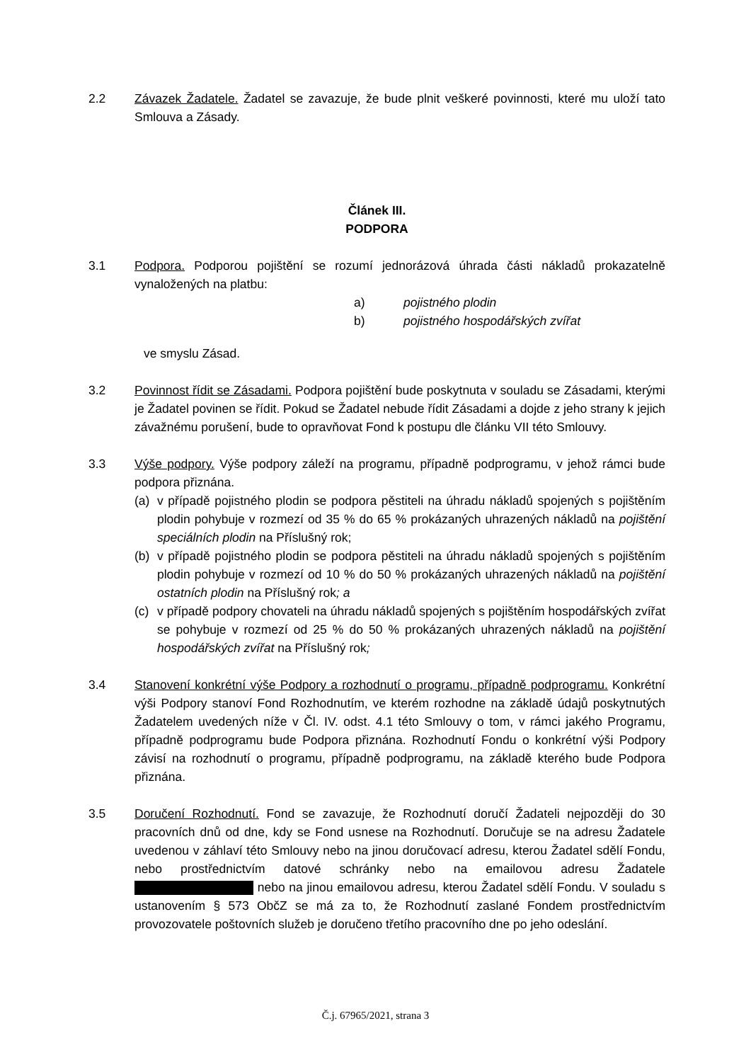2.2 Závazek Žadatele. Žadatel se zavazuje, že bude plnit veškeré povinnosti, které mu uloží tato Smlouva a Zásady.
Článek III.
PODPORA
3.1 Podpora. Podporou pojištění se rozumí jednorázová úhrada části nákladů prokazatelně vynaložených na platbu:
a) pojistného plodin
b) pojistného hospodářských zvířat
ve smyslu Zásad.
3.2 Povinnost řídit se Zásadami. Podpora pojištění bude poskytnuta v souladu se Zásadami, kterými je Žadatel povinen se řídit. Pokud se Žadatel nebude řídit Zásadami a dojde z jeho strany k jejich závažnému porušení, bude to opravňovat Fond k postupu dle článku VII této Smlouvy.
3.3 Výše podpory. Výše podpory záleží na programu, případně podprogramu, v jehož rámci bude podpora přiznána.
(a) v případě pojistného plodin se podpora pěstiteli na úhradu nákladů spojených s pojištěním plodin pohybuje v rozmezí od 35 % do 65 % prokázaných uhrazených nákladů na pojištění speciálních plodin na Příslušný rok;
(b) v případě pojistného plodin se podpora pěstiteli na úhradu nákladů spojených s pojištěním plodin pohybuje v rozmezí od 10 % do 50 % prokázaných uhrazených nákladů na pojištění ostatních plodin na Příslušný rok; a
(c) v případě podpory chovateli na úhradu nákladů spojených s pojištěním hospodářských zvířat se pohybuje v rozmezí od 25 % do 50 % prokázaných uhrazených nákladů na pojištění hospodářských zvířat na Příslušný rok;
3.4 Stanovení konkrétní výše Podpory a rozhodnutí o programu, případně podprogramu. Konkrétní výši Podpory stanoví Fond Rozhodnutím, ve kterém rozhodne na základě údajů poskytnutých Žadatelem uvedených níže v Čl. IV. odst. 4.1 této Smlouvy o tom, v rámci jakého Programu, případně podprogramu bude Podpora přiznána. Rozhodnutí Fondu o konkrétní výši Podpory závisí na rozhodnutí o programu, případně podprogramu, na základě kterého bude Podpora přiznána.
3.5 Doručení Rozhodnutí. Fond se zavazuje, že Rozhodnutí doručí Žadateli nejpozději do 30 pracovních dnů od dne, kdy se Fond usnese na Rozhodnutí. Doručuje se na adresu Žadatele uvedenou v záhlaví této Smlouvy nebo na jinou doručovací adresu, kterou Žadatel sdělí Fondu, nebo prostřednictvím datové schránky nebo na emailovou adresu Žadatele nebo na jinou emailovou adresu, kterou Žadatel sdělí Fondu. V souladu s ustanovením § 573 ObčZ se má za to, že Rozhodnutí zaslané Fondem prostřednictvím provozovatele poštovních služeb je doručeno třetího pracovního dne po jeho odeslání.
Č.j. 67965/2021, strana 3